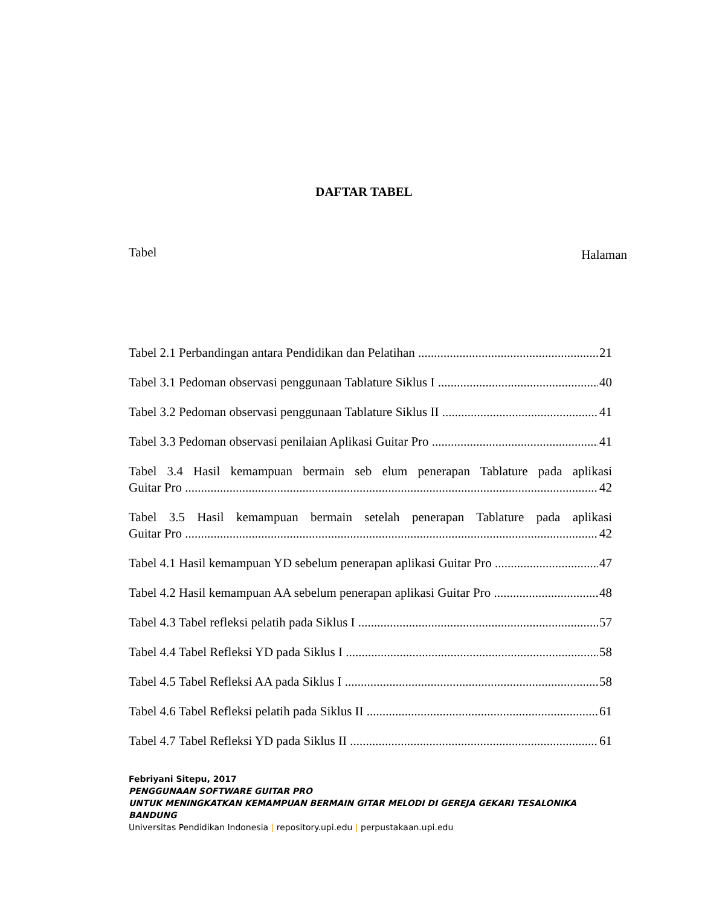DAFTAR TABEL
Tabel Halaman
Tabel 2.1 Perbandingan antara Pendidikan dan Pelatihan 21
Tabel 3.1 Pedoman observasi penggunaan Tablature Siklus I 40
Tabel 3.2 Pedoman observasi penggunaan Tablature Siklus II 41
Tabel 3.3 Pedoman observasi penilaian Aplikasi Guitar Pro 41
Tabel 3.4 Hasil kemampuan bermain seb elum penerapan Tablature pada aplikasi
Guitar Pro 42
Tabel 3.5 Hasil kemampuan bermain setelah penerapan Tablature pada aplikasi
Guitar Pro 42
Tabel 4.1 Hasil kemampuan YD sebelum penerapan aplikasi Guitar Pro 47
Tabel 4.2 Hasil kemampuan AA sebelum penerapan aplikasi Guitar Pro 48
Tabel 4.3 Tabel refleksi pelatih pada Siklus I 57
Tabel 4.4 Tabel Refleksi YD pada Siklus I 58
Tabel 4.5 Tabel Refleksi AA pada Siklus I 58
Tabel 4.6 Tabel Refleksi pelatih pada Siklus II 61
Tabel 4.7 Tabel Refleksi YD pada Siklus II 61
Febriyani Sitepu, 2017
PENGGUNAAN SOFTWARE GUITAR PRO
UNTUK MENINGKATKAN KEMAMPUAN BERMAIN GITAR MELODI DI GEREJA GEKARI TESALONIKA
BANDUNG
Universitas Pendidikan Indonesia | repository.upi.edu | perpustakaan.upi.edu